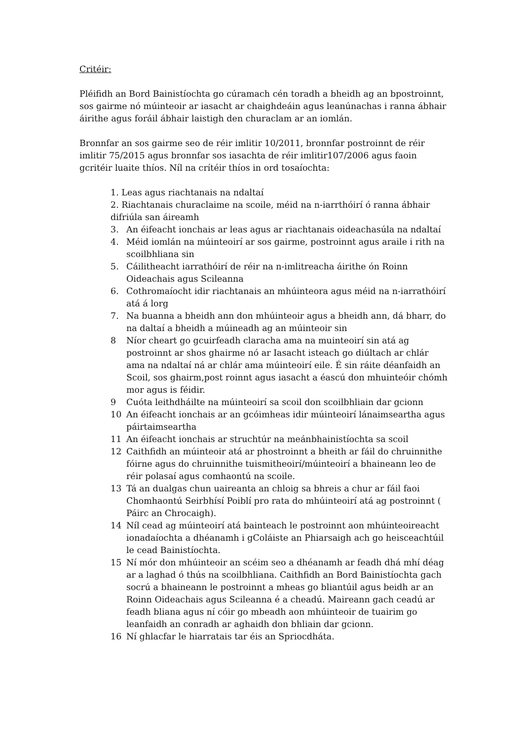Critéir:
Pléifidh an Bord Bainistíochta go cúramach cén toradh a bheidh ag an bpostroinnt, sos gairme nó múinteoir ar iasacht ar chaighdeáin agus leanúnachas i ranna ábhair áirithe agus foráil ábhair laistigh den churaclam ar an iomlán.
Bronnfar an sos gairme seo de réir imlitir 10/2011, bronnfar postroinnt de réir imlitir 75/2015 agus bronnfar sos iasachta de réir imlitir107/2006 agus faoin gcritéir luaite thíos. Níl na crítéir thíos in ord tosaíochta:
1. Leas agus riachtanais na ndaltaí
2. Riachtanais churaclaime na scoile, méid na n-iarrthóirí ó ranna ábhair difriúla san áireamh
3. An éifeacht ionchais ar leas agus ar riachtanais oideachasúla na ndaltaí
4. Méid iomlán na múinteoirí ar sos gairme, postroinnt agus araile i rith na scoilbhliana sin
5. Cáilitheacht iarrathóirí de réir na n-imlitreacha áirithe ón Roinn Oideachais agus Scileanna
6. Cothromaíocht idir riachtanais an mhúinteora agus méid na n-iarrathóirí atá á lorg
7. Na buanna a bheidh ann don mhúinteoir agus a bheidh ann, dá bharr, do na daltaí a bheidh a múineadh ag an múinteoir sin
8 Níor cheart go gcuirfeadh claracha ama na muinteoirí sin atá ag postroinnt ar shos ghairme nó ar Iasacht isteach go diúltach ar chlár ama na ndaltaí ná ar chlár ama múinteoirí eile. É sin ráite déanfaidh an Scoil, sos ghairm,post roinnt agus iasacht a éascú don mhuinteóir chómh mor agus is féidir.
9 Cuóta leithdháilte na múinteoirí sa scoil don scoilbhliain dar gcionn
10 An éifeacht ionchais ar an gcóimheas idir múinteoirí lánaimseartha agus páirtaimseartha
11 An éifeacht ionchais ar struchtúr na meánbhainistíochta sa scoil
12 Caithfidh an múinteoir atá ar phostroinnt a bheith ar fáil do chruinnithe fóirne agus do chruinnithe tuismitheoirí/múinteoirí a bhaineann leo de réir polasaí agus comhaontú na scoile.
13 Tá an dualgas chun uaireanta an chloig sa bhreis a chur ar fáil faoi Chomhaontú Seirbhísí Poiblí pro rata do mhúinteoirí atá ag postroinnt ( Páirc an Chrocaigh).
14 Níl cead ag múinteoirí atá bainteach le postroinnt aon mhúinteoireacht ionadaíochta a dhéanamh i gColáiste an Phiarsaigh ach go heisceachtúil le cead Bainistíochta.
15 Ní mór don mhúinteoir an scéim seo a dhéanamh ar feadh dhá mhí déag ar a laghad ó thús na scoilbhliana. Caithfidh an Bord Bainistíochta gach socrú a bhaineann le postroinnt a mheas go bliantúil agus beidh ar an Roinn Oideachais agus Scileanna é a cheadú. Maireann gach ceadú ar feadh bliana agus ní cóir go mbeadh aon mhúinteoir de tuairim go leanfaidh an conradh ar aghaidh don bhliain dar gcionn.
16 Ní ghlacfar le hiarratais tar éis an Spriocdháta.